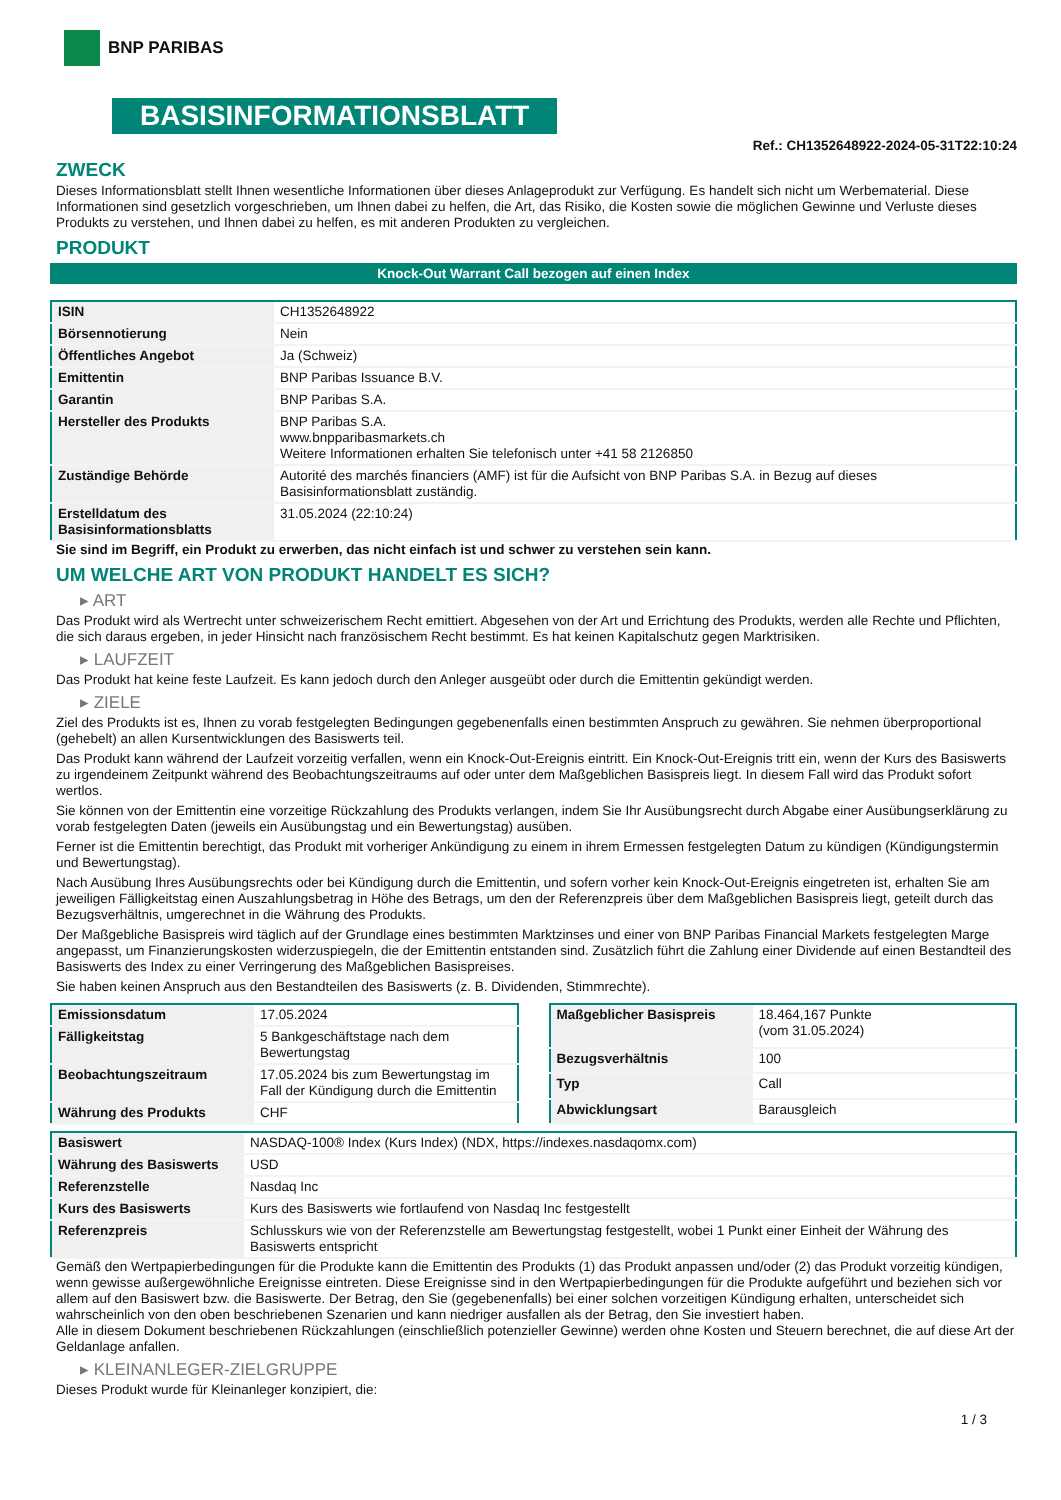BNP PARIBAS
BASISINFORMATIONSBLATT
Ref.: CH1352648922-2024-05-31T22:10:24
ZWECK
Dieses Informationsblatt stellt Ihnen wesentliche Informationen über dieses Anlageprodukt zur Verfügung. Es handelt sich nicht um Werbematerial. Diese Informationen sind gesetzlich vorgeschrieben, um Ihnen dabei zu helfen, die Art, das Risiko, die Kosten sowie die möglichen Gewinne und Verluste dieses Produkts zu verstehen, und Ihnen dabei zu helfen, es mit anderen Produkten zu vergleichen.
PRODUKT
Knock-Out Warrant Call bezogen auf einen Index
| ISIN | CH1352648922 |
| Börsennotierung | Nein |
| Öffentliches Angebot | Ja (Schweiz) |
| Emittentin | BNP Paribas Issuance B.V. |
| Garantin | BNP Paribas S.A. |
| Hersteller des Produkts | BNP Paribas S.A. www.bnpparibasmarkets.ch Weitere Informationen erhalten Sie telefonisch unter +41 58 2126850 |
| Zuständige Behörde | Autorité des marchés financiers (AMF) ist für die Aufsicht von BNP Paribas S.A. in Bezug auf dieses Basisinformationsblatt zuständig. |
| Erstelldatum des Basisinformationsblatts | 31.05.2024 (22:10:24) |
Sie sind im Begriff, ein Produkt zu erwerben, das nicht einfach ist und schwer zu verstehen sein kann.
UM WELCHE ART VON PRODUKT HANDELT ES SICH?
▸ ART
Das Produkt wird als Wertrecht unter schweizerischem Recht emittiert. Abgesehen von der Art und Errichtung des Produkts, werden alle Rechte und Pflichten, die sich daraus ergeben, in jeder Hinsicht nach französischem Recht bestimmt. Es hat keinen Kapitalschutz gegen Marktrisiken.
▸ LAUFZEIT
Das Produkt hat keine feste Laufzeit. Es kann jedoch durch den Anleger ausgeübt oder durch die Emittentin gekündigt werden.
▸ ZIELE
Ziel des Produkts ist es, Ihnen zu vorab festgelegten Bedingungen gegebenenfalls einen bestimmten Anspruch zu gewähren. Sie nehmen überproportional (gehebelt) an allen Kursentwicklungen des Basiswerts teil.
Das Produkt kann während der Laufzeit vorzeitig verfallen, wenn ein Knock-Out-Ereignis eintritt. Ein Knock-Out-Ereignis tritt ein, wenn der Kurs des Basiswerts zu irgendeinem Zeitpunkt während des Beobachtungszeitraums auf oder unter dem Maßgeblichen Basispreis liegt. In diesem Fall wird das Produkt sofort wertlos.
Sie können von der Emittentin eine vorzeitige Rückzahlung des Produkts verlangen, indem Sie Ihr Ausübungsrecht durch Abgabe einer Ausübungserklärung zu vorab festgelegten Daten (jeweils ein Ausübungstag und ein Bewertungstag) ausüben.
Ferner ist die Emittentin berechtigt, das Produkt mit vorheriger Ankündigung zu einem in ihrem Ermessen festgelegten Datum zu kündigen (Kündigungstermin und Bewertungstag).
Nach Ausübung Ihres Ausübungsrechts oder bei Kündigung durch die Emittentin, und sofern vorher kein Knock-Out-Ereignis eingetreten ist, erhalten Sie am jeweiligen Fälligkeitstag einen Auszahlungsbetrag in Höhe des Betrags, um den der Referenzpreis über dem Maßgeblichen Basispreis liegt, geteilt durch das Bezugsverhältnis, umgerechnet in die Währung des Produkts.
Der Maßgebliche Basispreis wird täglich auf der Grundlage eines bestimmten Marktzinses und einer von BNP Paribas Financial Markets festgelegten Marge angepasst, um Finanzierungskosten widerzuspiegeln, die der Emittentin entstanden sind. Zusätzlich führt die Zahlung einer Dividende auf einen Bestandteil des Basiswerts des Index zu einer Verringerung des Maßgeblichen Basispreises.
Sie haben keinen Anspruch aus den Bestandteilen des Basiswerts (z. B. Dividenden, Stimmrechte).
| Emissionsdatum | 17.05.2024 |
| Fälligkeitstag | 5 Bankgeschäftstage nach dem Bewertungstag |
| Beobachtungszeitraum | 17.05.2024 bis zum Bewertungstag im Fall der Kündigung durch die Emittentin |
| Währung des Produkts | CHF |
| Maßgeblicher Basispreis | 18.464,167 Punkte (vom 31.05.2024) |
| Bezugsverhältnis | 100 |
| Typ | Call |
| Abwicklungsart | Barausgleich |
| Basiswert | NASDAQ-100® Index (Kurs Index) (NDX, https://indexes.nasdaqomx.com) |
| Währung des Basiswerts | USD |
| Referenzstelle | Nasdaq Inc |
| Kurs des Basiswerts | Kurs des Basiswerts wie fortlaufend von Nasdaq Inc festgestellt |
| Referenzpreis | Schlusskurs wie von der Referenzstelle am Bewertungstag festgestellt, wobei 1 Punkt einer Einheit der Währung des Basiswerts entspricht |
Gemäß den Wertpapierbedingungen für die Produkte kann die Emittentin des Produkts (1) das Produkt anpassen und/oder (2) das Produkt vorzeitig kündigen, wenn gewisse außergewöhnliche Ereignisse eintreten. Diese Ereignisse sind in den Wertpapierbedingungen für die Produkte aufgeführt und beziehen sich vor allem auf den Basiswert bzw. die Basiswerte. Der Betrag, den Sie (gegebenenfalls) bei einer solchen vorzeitigen Kündigung erhalten, unterscheidet sich wahrscheinlich von den oben beschriebenen Szenarien und kann niedriger ausfallen als der Betrag, den Sie investiert haben.
Alle in diesem Dokument beschriebenen Rückzahlungen (einschließlich potenzieller Gewinne) werden ohne Kosten und Steuern berechnet, die auf diese Art der Geldanlage anfallen.
▸ KLEINANLEGER-ZIELGRUPPE
Dieses Produkt wurde für Kleinanleger konzipiert, die:
1 / 3